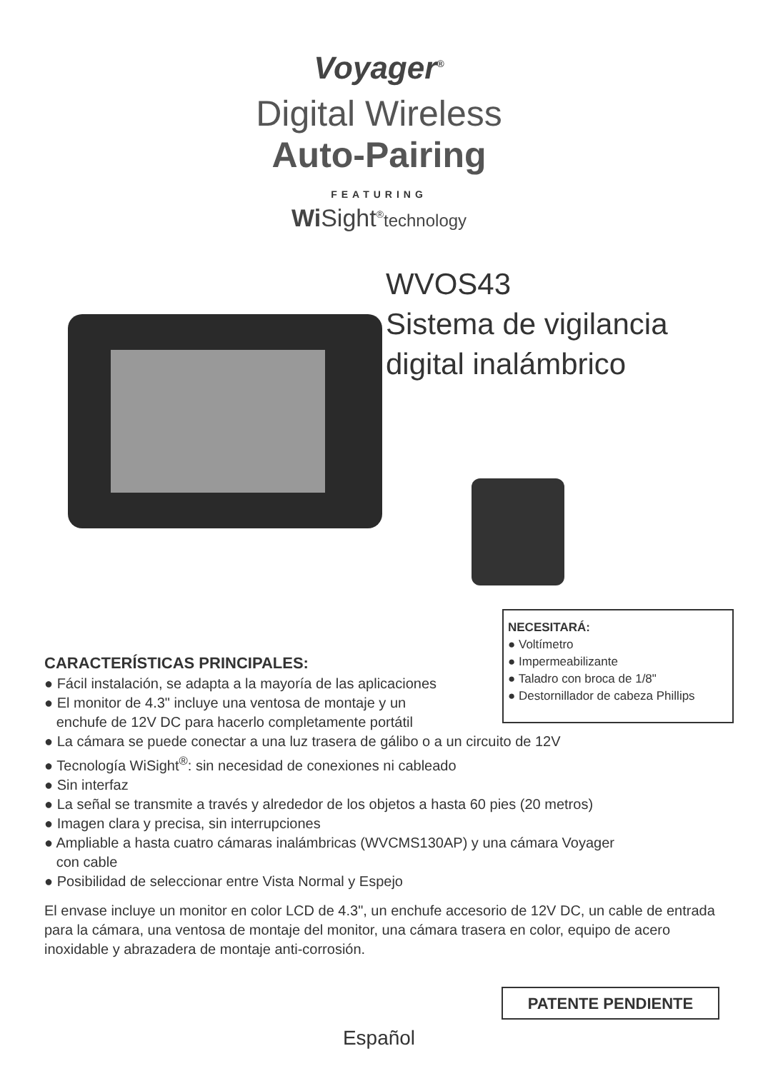Voyager<sup>®</sup>
Digital Wireless
Auto-Pairing
FEATURING
Wi Sight<sup>®</sup>technology
WVOS43
Sistema de vigilancia
digital inalámbrico
NECESITARÁ:
● Voltímetro
● Impermeabilizante
● Taladro con broca de 1/8"
● Destornillador de cabeza Phillips
CARACTERÍSTICAS PRINCIPALES:
● Fácil instalación, se adapta a la mayoría de las aplicaciones
● El monitor de 4.3" incluye una ventosa de montaje y un
enchufe de 12V DC para hacerlo completamente portátil
● La cámara se puede conectar a una luz trasera de gálibo o a un circuito de 12V
● Tecnología WiSight<sup>®</sup>: sin necesidad de conexiones ni cableado
● Sin interfaz
● La señal se transmite a través y alrededor de los objetos a hasta 60 pies (20 metros)
● Imagen clara y precisa, sin interrupciones
● Ampliable a hasta cuatro cámaras inalámbricas (WVCMS130AP) y una cámara Voyager
con cable
● Posibilidad de seleccionar entre Vista Normal y Espejo
El envase incluye un monitor en color LCD de 4.3", un enchufe accesorio de 12V DC, un cable de entrada para la cámara, una ventosa de montaje del monitor, una cámara trasera en color, equipo de acero inoxidable y abrazadera de montaje anti-corrosión.
PATENTE PENDIENTE
Español